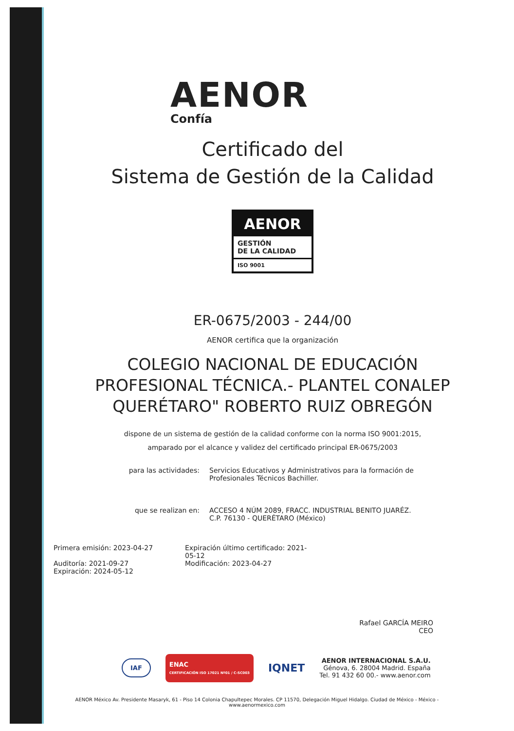AENOR
Confía
Certificado del
Sistema de Gestión de la Calidad
AENOR
GESTIÓN
DE LA CALIDAD
ISO 9001
ER-0675/2003 - 244/00
AENOR certifica que la organización
COLEGIO NACIONAL DE EDUCACIÓN
PROFESIONAL TÉCNICA.- PLANTEL CONALEP
QUERÉTARO" ROBERTO RUIZ OBREGÓN
dispone de un sistema de gestión de la calidad conforme con la norma ISO 9001:2015,
amparado por el alcance y validez del certificado principal ER-0675/2003
para las actividades: Servicios Educativos y Administrativos para la formación de Profesionales Técnicos Bachiller.
que se realizan en: ACCESO 4 NÚM 2089, FRACC. INDUSTRIAL BENITO JUARÉZ. C.P. 76130 - QUERÉTARO (México)
Primera emisión: 2023-04-27
Auditoría: 2021-09-27
Expiración: 2024-05-12
Expiración último certificado: 2021-05-12
Modificación: 2023-04-27
Rafael GARCÍA MEIRO
CEO
IAF ENAC
CERTIFICACIÓN ISO 17021 Nº01 / C-SC003 IQNET
AENOR INTERNACIONAL S.A.U.
Génova, 6. 28004 Madrid. España
Tel. 91 432 60 00.- www.aenor.com
AENOR México Av. Presidente Masaryk, 61 - Piso 14 Colonia Chapultepec Morales. CP 11570, Delegación Miguel Hidalgo. Ciudad de México - México -
www.aenormexico.com